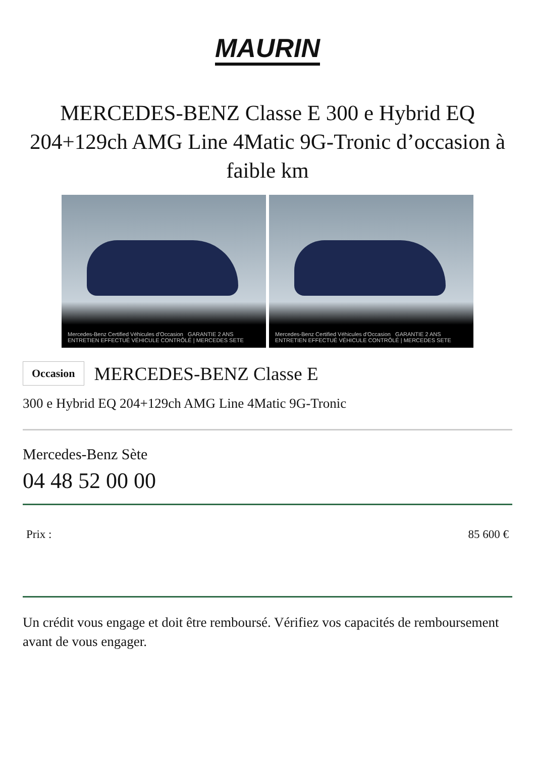MAURIN
MERCEDES-BENZ Classe E 300 e Hybrid EQ 204+129ch AMG Line 4Matic 9G-Tronic d’occasion à faible km
Mercedes-Benz Certified Véhicules d'Occasion GARANTIE 2 ANS ENTRETIEN EFFECTUÉ VÉHICULE CONTRÔLÉ | MERCEDES SETE
Mercedes-Benz Certified Véhicules d'Occasion GARANTIE 2 ANS ENTRETIEN EFFECTUÉ VÉHICULE CONTRÔLÉ | MERCEDES SETE
Occasion
MERCEDES-BENZ Classe E
300 e Hybrid EQ 204+129ch AMG Line 4Matic 9G-Tronic
Mercedes-Benz Sète
04 48 52 00 00
Prix : 85 600 €
Un crédit vous engage et doit être remboursé. Vérifiez vos capacités de remboursement avant de vous engager.